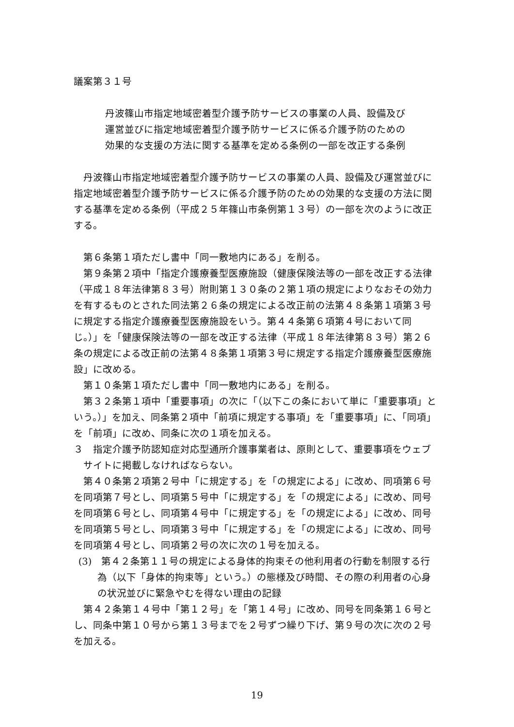議案第３１号
丹波篠山市指定地域密着型介護予防サービスの事業の人員、設備及び運営並びに指定地域密着型介護予防サービスに係る介護予防のための効果的な支援の方法に関する基準を定める条例の一部を改正する条例
丹波篠山市指定地域密着型介護予防サービスの事業の人員、設備及び運営並びに指定地域密着型介護予防サービスに係る介護予防のための効果的な支援の方法に関する基準を定める条例（平成２５年篠山市条例第１３号）の一部を次のように改正する。
第６条第１項ただし書中「同一敷地内にある」を削る。
第９条第２項中「指定介護療養型医療施設（健康保険法等の一部を改正する法律（平成１８年法律第８３号）附則第１３０条の２第１項の規定によりなおその効力を有するものとされた同法第２６条の規定による改正前の法第４８条第１項第３号に規定する指定介護療養型医療施設をいう。第４４条第６項第４号において同じ。）」を「健康保険法等の一部を改正する法律（平成１８年法律第８３号）第２６条の規定による改正前の法第４８条第１項第３号に規定する指定介護療養型医療施設」に改める。
第１０条第１項ただし書中「同一敷地内にある」を削る。
第３２条第１項中「重要事項」の次に「（以下この条において単に「重要事項」という。）」を加え、同条第２項中「前項に規定する事項」を「重要事項」に、「同項」を「前項」に改め、同条に次の１項を加える。
３　指定介護予防認知症対応型通所介護事業者は、原則として、重要事項をウェブサイトに掲載しなければならない。
第４０条第２項第２号中「に規定する」を「の規定による」に改め、同項第６号を同項第７号とし、同項第５号中「に規定する」を「の規定による」に改め、同号を同項第６号とし、同項第４号中「に規定する」を「の規定による」に改め、同号を同項第５号とし、同項第３号中「に規定する」を「の規定による」に改め、同号を同項第４号とし、同項第２号の次に次の１号を加える。
(3)　第４２条第１１号の規定による身体的拘束その他利用者の行動を制限する行為（以下「身体的拘束等」という。）の態様及び時間、その際の利用者の心身の状況並びに緊急やむを得ない理由の記録
第４２条第１４号中「第１２号」を「第１４号」に改め、同号を同条第１６号とし、同条中第１０号から第１３号までを２号ずつ繰り下げ、第９号の次に次の２号を加える。
19